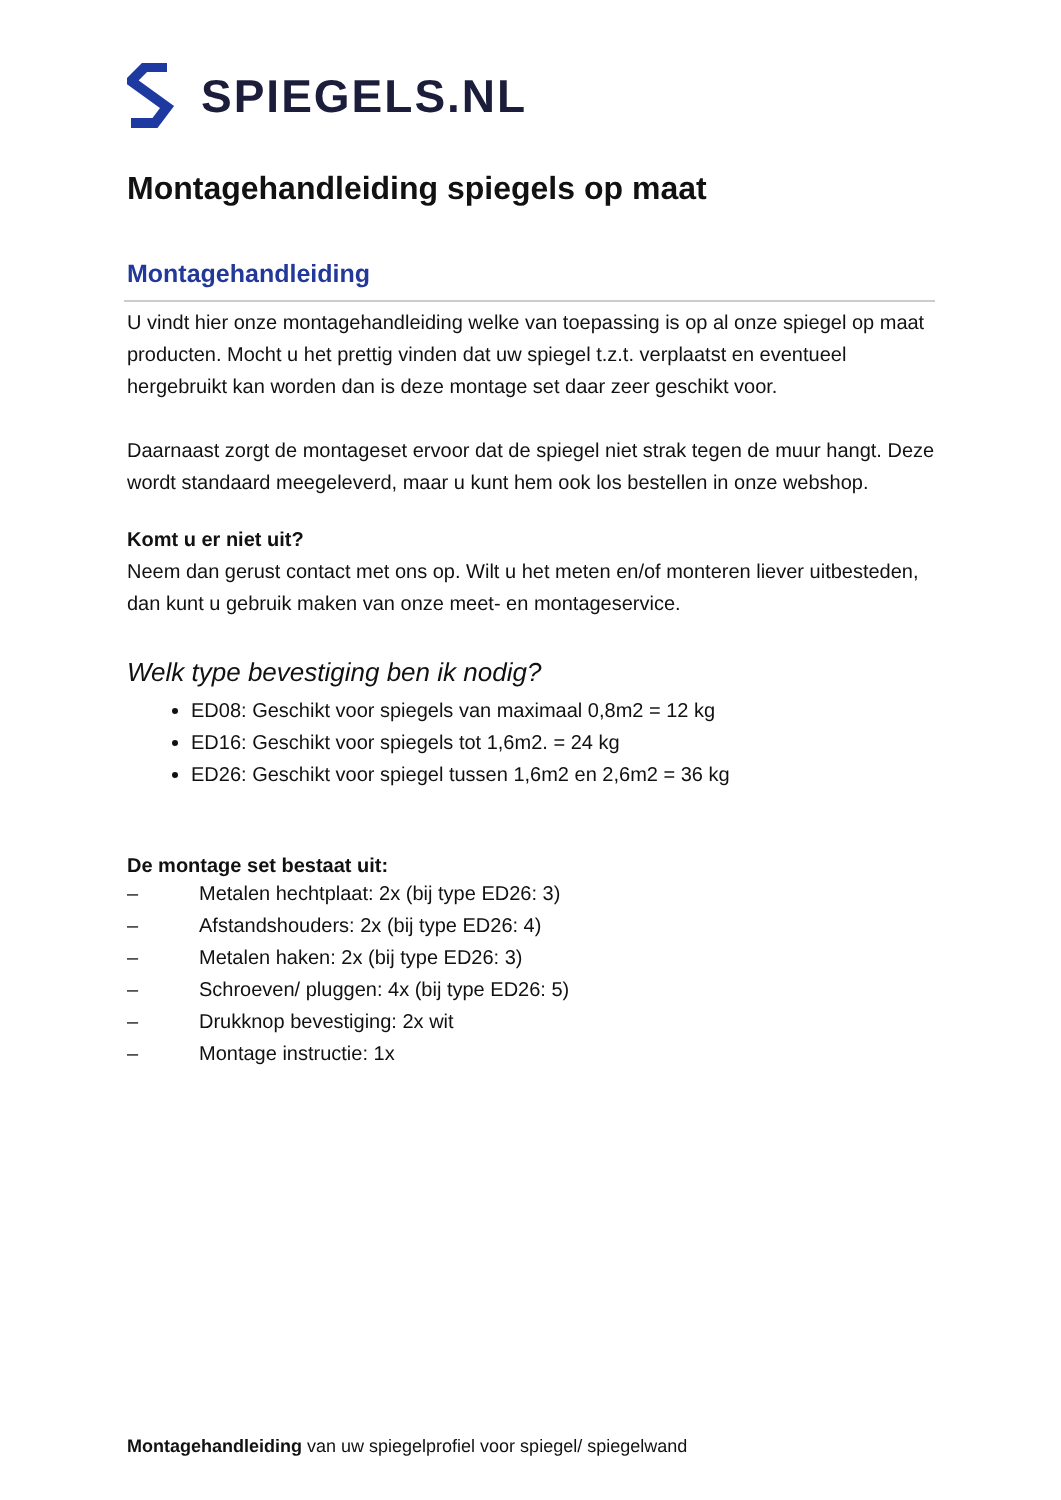SPIEGELS.NL
Montagehandleiding spiegels op maat
Montagehandleiding
U vindt hier onze montagehandleiding welke van toepassing is op al onze spiegel op maat producten. Mocht u het prettig vinden dat uw spiegel t.z.t. verplaatst en eventueel hergebruikt kan worden dan is deze montage set daar zeer geschikt voor.
Daarnaast zorgt de montageset ervoor dat de spiegel niet strak tegen de muur hangt. Deze wordt standaard meegeleverd, maar u kunt hem ook los bestellen in onze webshop.
Komt u er niet uit?
Neem dan gerust contact met ons op. Wilt u het meten en/of monteren liever uitbesteden, dan kunt u gebruik maken van onze meet- en montageservice.
Welk type bevestiging ben ik nodig?
ED08: Geschikt voor spiegels van maximaal 0,8m2 = 12 kg
ED16: Geschikt voor spiegels tot 1,6m2. = 24 kg
ED26: Geschikt voor spiegel tussen 1,6m2 en 2,6m2 = 36 kg
De montage set bestaat uit:
– Metalen hechtplaat: 2x (bij type ED26: 3)
– Afstandshouders: 2x (bij type ED26: 4)
– Metalen haken: 2x (bij type ED26: 3)
– Schroeven/ pluggen: 4x (bij type ED26: 5)
– Drukknop bevestiging: 2x wit
– Montage instructie: 1x
Montagehandleiding van uw spiegelprofiel voor spiegel/ spiegelwand